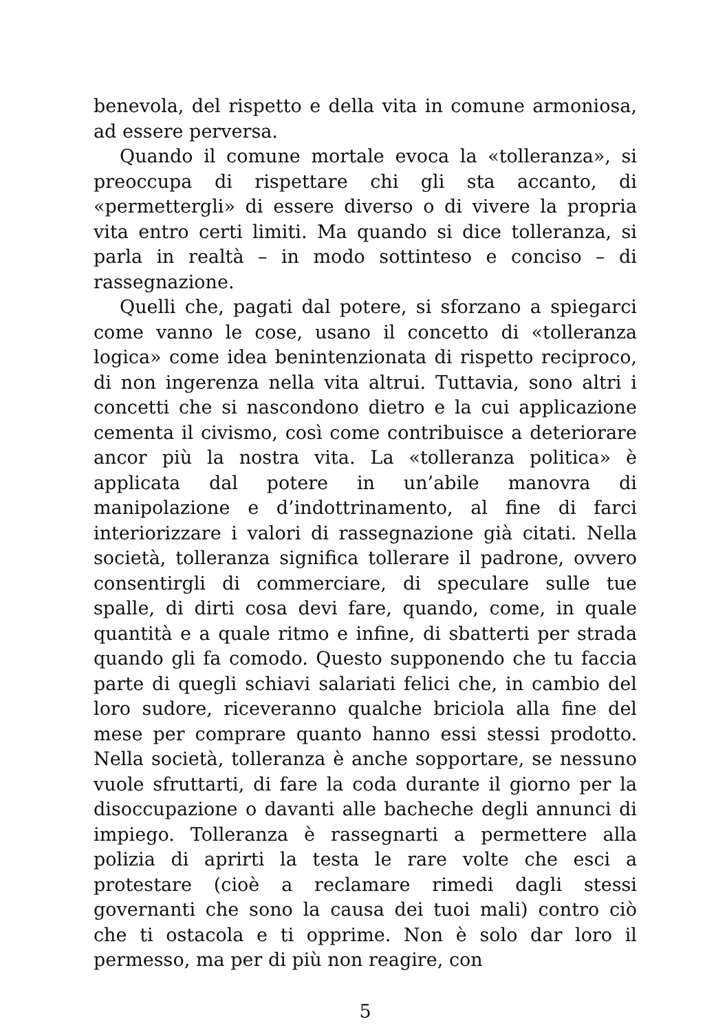benevola, del rispetto e della vita in comune armoniosa, ad essere perversa.
Quando il comune mortale evoca la «tolleranza», si preoccupa di rispettare chi gli sta accanto, di «permettergli» di essere diverso o di vivere la propria vita entro certi limiti. Ma quando si dice tolleranza, si parla in realtà – in modo sottinteso e conciso – di rassegnazione.
Quelli che, pagati dal potere, si sforzano a spiegarci come vanno le cose, usano il concetto di «tolleranza logica» come idea benintenzionata di rispetto reciproco, di non ingerenza nella vita altrui. Tuttavia, sono altri i concetti che si nascondono dietro e la cui applicazione cementa il civismo, così come contribuisce a deteriorare ancor più la nostra vita. La «tolleranza politica» è applicata dal potere in un’abile manovra di manipolazione e d’indottrinamento, al fine di farci interiorizzare i valori di rassegnazione già citati. Nella società, tolleranza significa tollerare il padrone, ovvero consentirgli di commerciare, di speculare sulle tue spalle, di dirti cosa devi fare, quando, come, in quale quantità e a quale ritmo e infine, di sbatterti per strada quando gli fa comodo. Questo supponendo che tu faccia parte di quegli schiavi salariati felici che, in cambio del loro sudore, riceveranno qualche briciola alla fine del mese per comprare quanto hanno essi stessi prodotto. Nella società, tolleranza è anche sopportare, se nessuno vuole sfruttarti, di fare la coda durante il giorno per la disoccupazione o davanti alle bacheche degli annunci di impiego. Tolleranza è rassegnarti a permettere alla polizia di aprirti la testa le rare volte che esci a protestare (cioè a reclamare rimedi dagli stessi governanti che sono la causa dei tuoi mali) contro ciò che ti ostacola e ti opprime. Non è solo dar loro il permesso, ma per di più non reagire, con
5